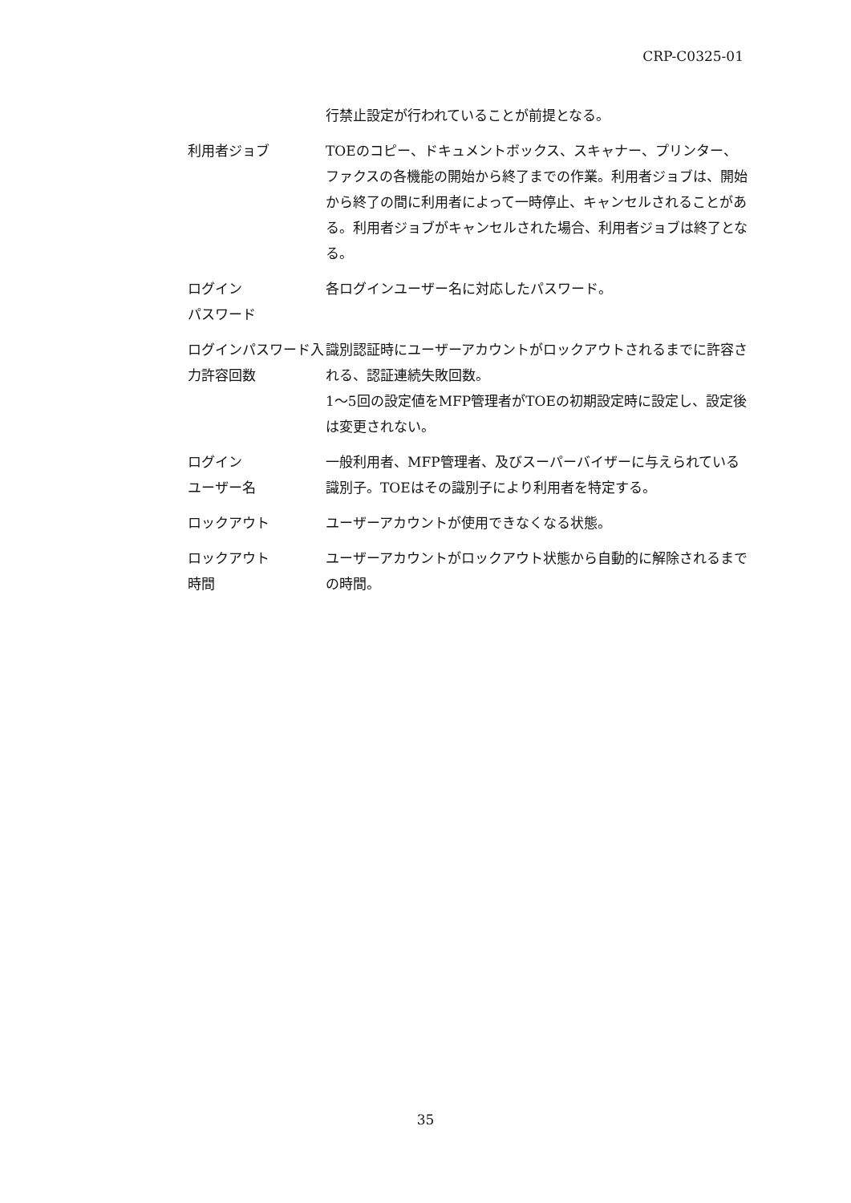CRP-C0325-01
行禁止設定が行われていることが前提となる。
利用者ジョブ TOEのコピー、ドキュメントボックス、スキャナー、プリンター、ファクスの各機能の開始から終了までの作業。利用者ジョブは、開始から終了の間に利用者によって一時停止、キャンセルされることがある。利用者ジョブがキャンセルされた場合、利用者ジョブは終了となる。
ログイン
パスワード
各ログインユーザー名に対応したパスワード。
ログインパスワード入力許容回数
識別認証時にユーザーアカウントがロックアウトされるまでに許容される、認証連続失敗回数。
1～5回の設定値をMFP管理者がTOEの初期設定時に設定し、設定後は変更されない。
ログイン
ユーザー名
一般利用者、MFP管理者、及びスーパーバイザーに与えられている識別子。TOEはその識別子により利用者を特定する。
ロックアウト ユーザーアカウントが使用できなくなる状態。
ロックアウト
時間
ユーザーアカウントがロックアウト状態から自動的に解除されるまでの時間。
35